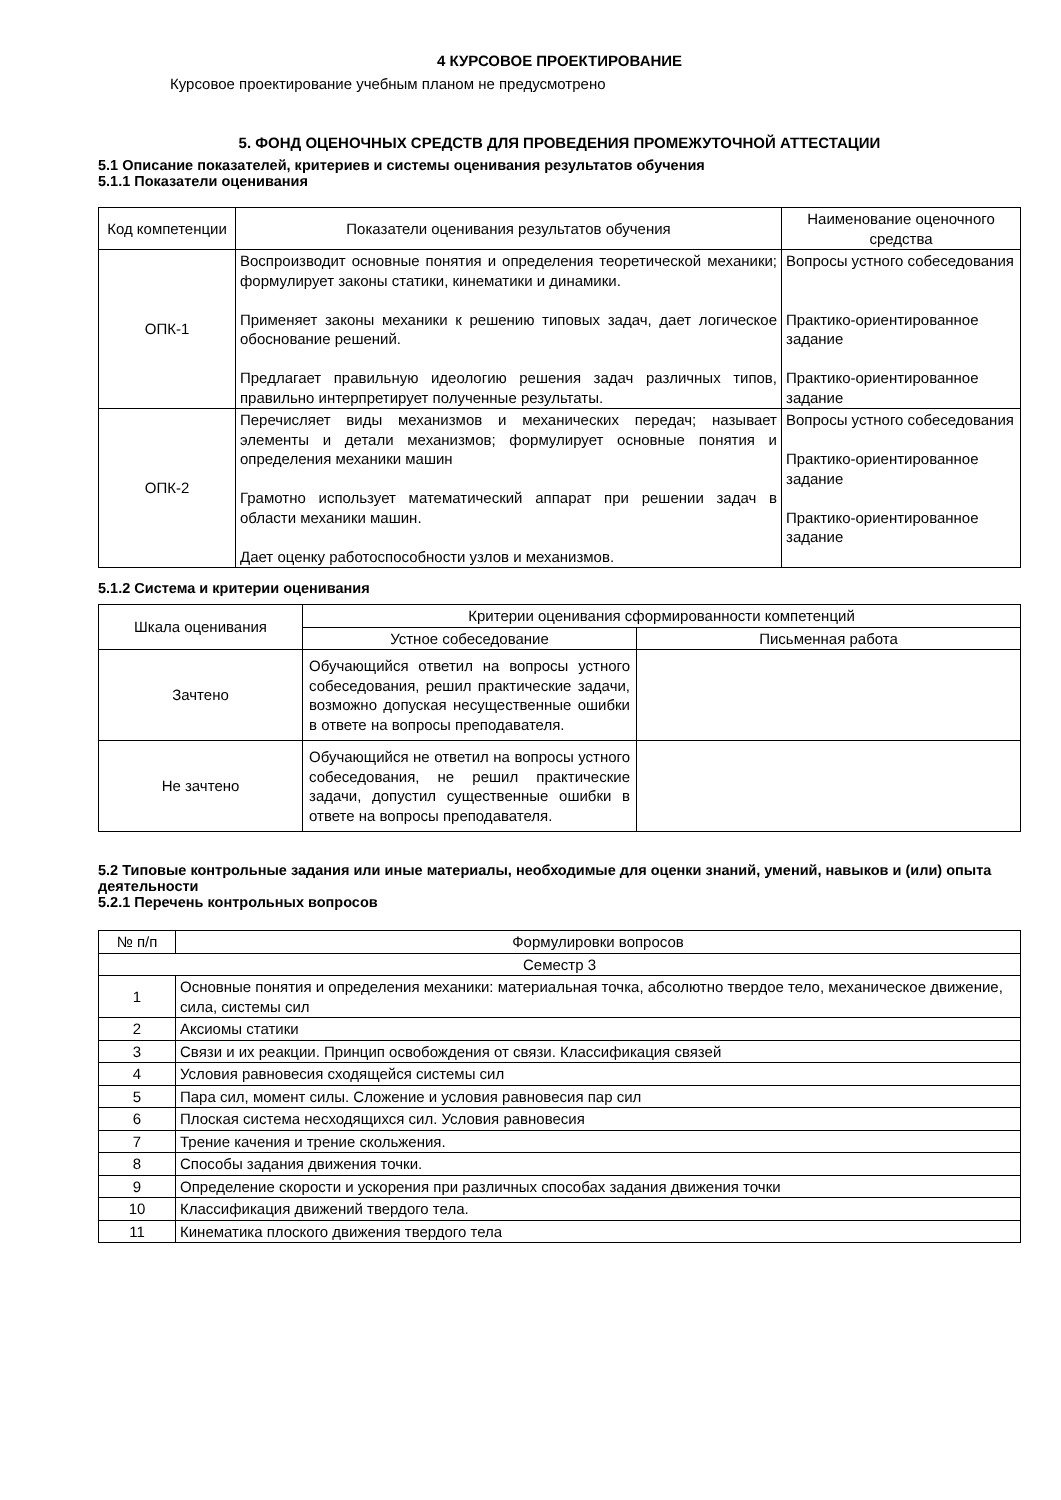4 КУРСОВОЕ ПРОЕКТИРОВАНИЕ
Курсовое проектирование учебным планом не предусмотрено
5. ФОНД ОЦЕНОЧНЫХ СРЕДСТВ ДЛЯ ПРОВЕДЕНИЯ ПРОМЕЖУТОЧНОЙ АТТЕСТАЦИИ
5.1 Описание показателей, критериев и системы оценивания результатов обучения
5.1.1 Показатели оценивания
| Код компетенции | Показатели оценивания результатов обучения | Наименование оценочного средства |
| --- | --- | --- |
| ОПК-1 | Воспроизводит основные понятия и определения теоретической механики; формулирует законы статики, кинематики и динамики. Применяет законы механики к решению типовых задач, дает логическое обоснование решений. Предлагает правильную идеологию решения задач различных типов, правильно интерпретирует полученные результаты. | Вопросы устного собеседования Практико-ориентированное задание Практико-ориентированное задание |
| ОПК-2 | Перечисляет виды механизмов и механических передач; называет элементы и детали механизмов; формулирует основные понятия и определения механики машин Грамотно использует математический аппарат при решении задач в области механики машин. Дает оценку работоспособности узлов и механизмов. | Вопросы устного собеседования Практико-ориентированное задание Практико-ориентированное задание |
5.1.2 Система и критерии оценивания
| Шкала оценивания | Критерии оценивания сформированности компетенций | |
| --- | --- | --- |
| | Устное собеседование | Письменная работа |
| Зачтено | Обучающийся ответил на вопросы устного собеседования, решил практические задачи, возможно допуская несущественные ошибки в ответе на вопросы преподавателя. | |
| Не зачтено | Обучающийся не ответил на вопросы устного собеседования, не решил практические задачи, допустил существенные ошибки в ответе на вопросы преподавателя. | |
5.2 Типовые контрольные задания или иные материалы, необходимые для оценки знаний, умений, навыков и (или) опыта деятельности
5.2.1 Перечень контрольных вопросов
| № п/п | Формулировки вопросов |
| --- | --- |
| Семестр 3 | |
| 1 | Основные понятия и определения механики: материальная точка, абсолютно твердое тело, механическое движение, сила, системы сил |
| 2 | Аксиомы статики |
| 3 | Связи и их реакции. Принцип освобождения от связи. Классификация связей |
| 4 | Условия равновесия сходящейся системы сил |
| 5 | Пара сил, момент силы. Сложение и условия равновесия пар сил |
| 6 | Плоская система несходящихся сил. Условия равновесия |
| 7 | Трение качения и трение скольжения. |
| 8 | Способы задания движения точки. |
| 9 | Определение скорости и ускорения при различных способах задания движения точки |
| 10 | Классификация движений твердого тела. |
| 11 | Кинематика плоского движения твердого тела |